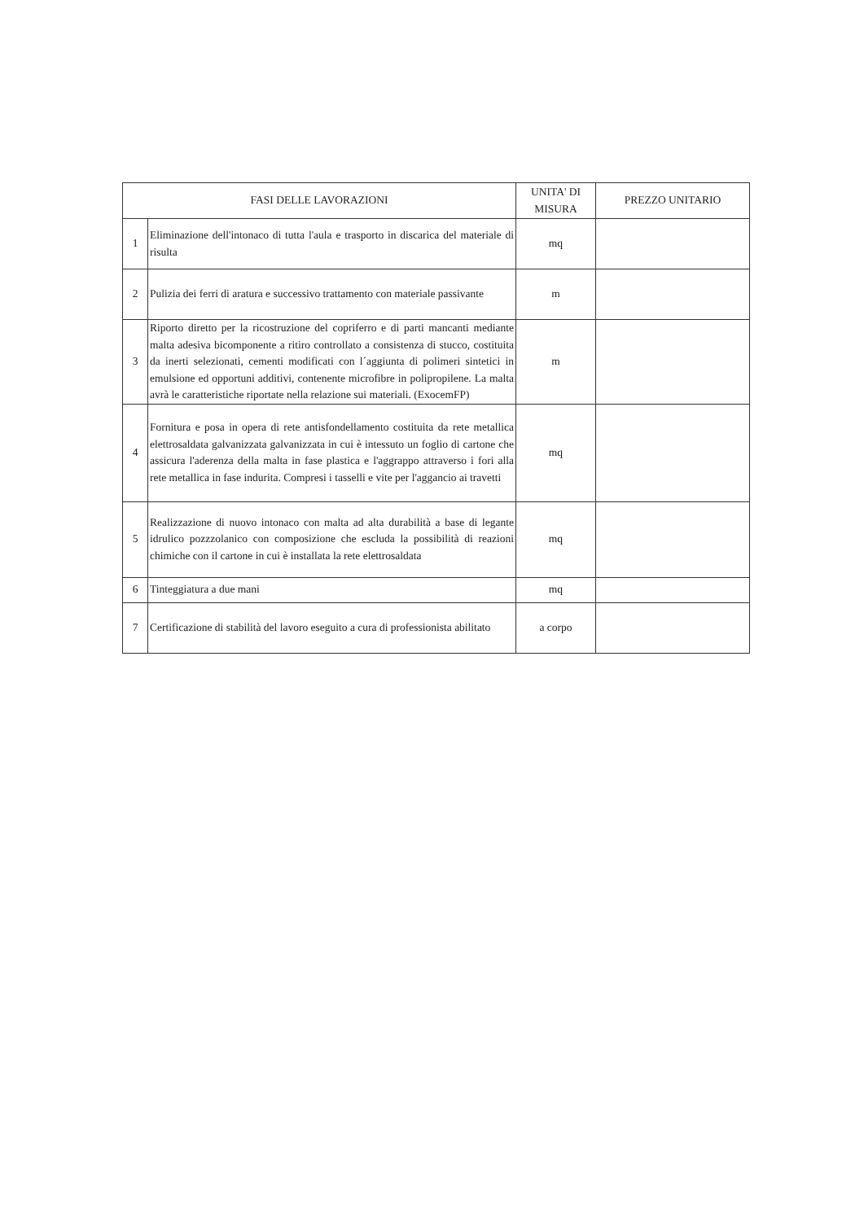| FASI DELLE LAVORAZIONI | | UNITA' DI MISURA | PREZZO UNITARIO |
| --- | --- | --- | --- |
| 1 | Eliminazione dell'intonaco di tutta l'aula e trasporto in discarica del materiale di risulta | mq | |
| 2 | Pulizia dei ferri di aratura e successivo trattamento con materiale passivante | m | |
| 3 | Riporto diretto per la ricostruzione del copriferro e di parti mancanti mediante malta adesiva bicomponente a ritiro controllato a consistenza di stucco, costituita da inerti selezionati, cementi modificati con l´aggiunta di polimeri sintetici in emulsione ed opportuni additivi, contenente microfibre in polipropilene. La malta avrà le caratteristiche riportate nella relazione sui materiali. (ExocemFP) | m | |
| 4 | Fornitura e posa in opera di rete antisfondellamento costituita da rete metallica elettrosaldata galvanizzata galvanizzata in cui è intessuto un foglio di cartone che assicura l'aderenza della malta in fase plastica e l'aggrappo attraverso i fori alla rete metallica in fase indurita. Compresi i tasselli e vite per l'aggancio ai travetti | mq | |
| 5 | Realizzazione di nuovo intonaco con malta ad alta durabilità a base di legante idrulico pozzzolanico con composizione che escluda la possibilità di reazioni chimiche con il cartone in cui è installata la rete elettrosaldata | mq | |
| 6 | Tinteggiatura a due mani | mq | |
| 7 | Certificazione di stabilità del lavoro eseguito a cura di professionista abilitato | a corpo | |